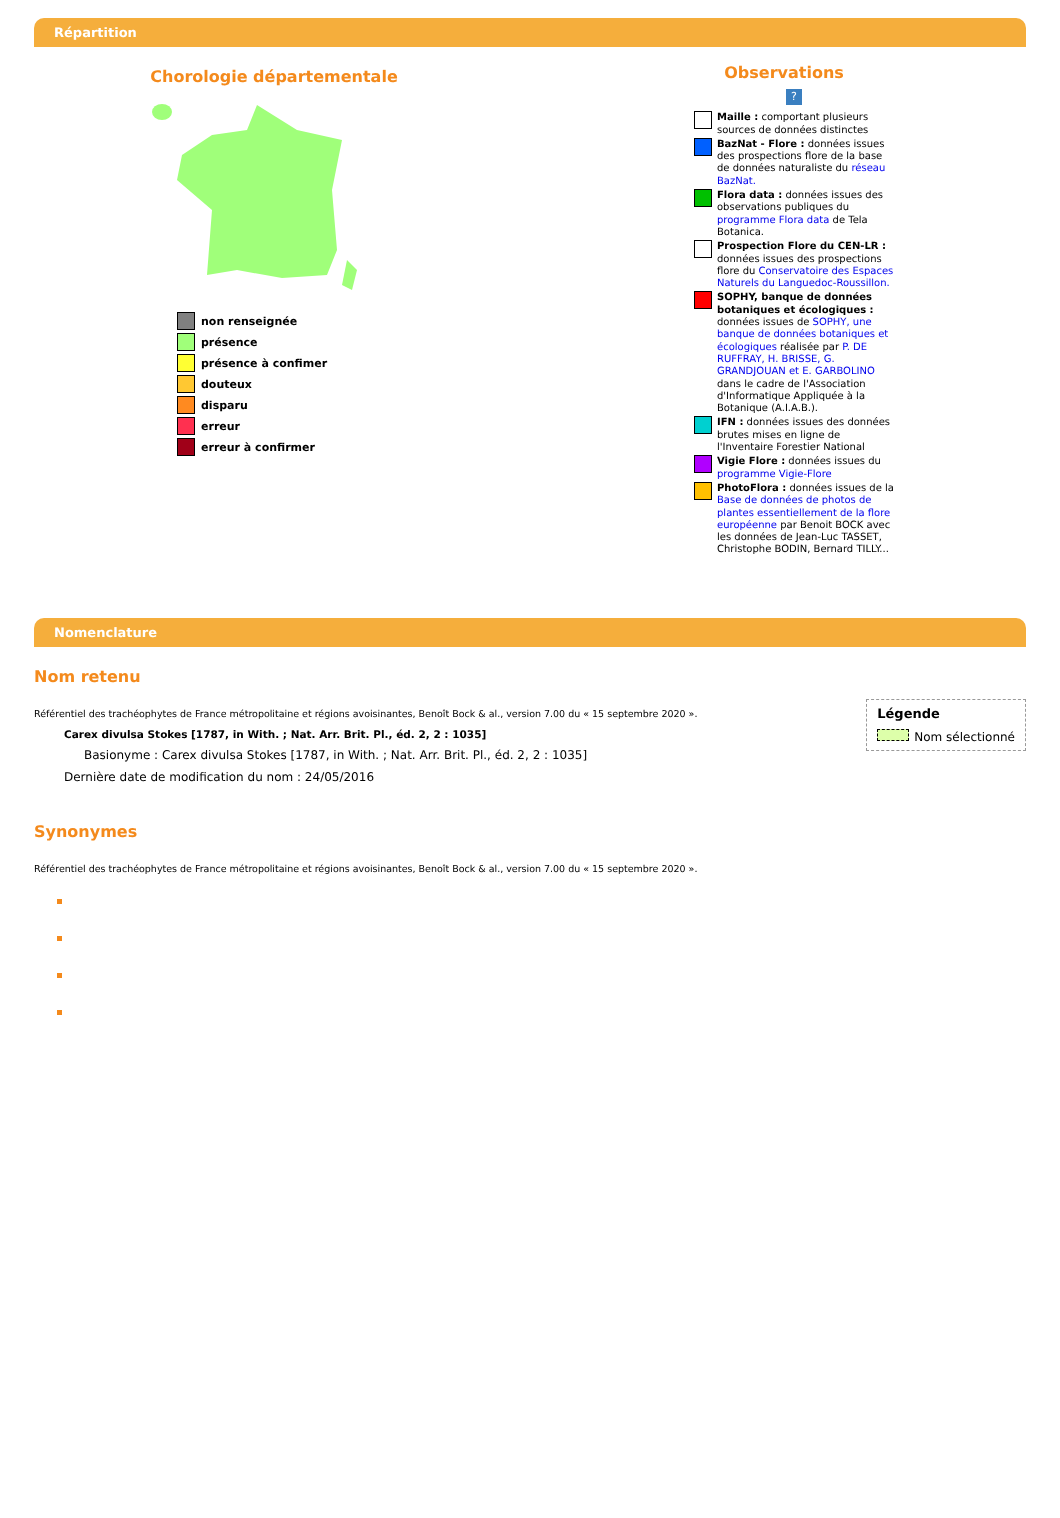Répartition
Chorologie départementale
non renseignée
présence
présence à confimer
douteux
disparu
erreur
erreur à confirmer
Observations
?
Maille : comportant plusieurs sources de données distinctes
BazNat - Flore : données issues des prospections flore de la base de données naturaliste du réseau BazNat.
Flora data : données issues des observations publiques du programme Flora data de Tela Botanica.
Prospection Flore du CEN-LR : données issues des prospections flore du Conservatoire des Espaces Naturels du Languedoc-Roussillon.
SOPHY, banque de données botaniques et écologiques : données issues de SOPHY, une banque de données botaniques et écologiques réalisée par P. DE RUFFRAY, H. BRISSE, G. GRANDJOUAN et E. GARBOLINO dans le cadre de l'Association d'Informatique Appliquée à la Botanique (A.I.A.B.).
IFN : données issues des données brutes mises en ligne de l'Inventaire Forestier National
Vigie Flore : données issues du programme Vigie-Flore
PhotoFlora : données issues de la Base de données de photos de plantes essentiellement de la flore européenne par Benoit BOCK avec les données de Jean-Luc TASSET, Christophe BODIN, Bernard TILLY...
Nomenclature
Légende
Nom sélectionné
Nom retenu
Référentiel des trachéophytes de France métropolitaine et régions avoisinantes, Benoît Bock & al., version 7.00 du « 15 septembre 2020 ».
Carex divulsa Stokes [1787, in With. ; Nat. Arr. Brit. Pl., éd. 2, 2 : 1035]
Basionyme : Carex divulsa Stokes [1787, in With. ; Nat. Arr. Brit. Pl., éd. 2, 2 : 1035]
Dernière date de modification du nom : 24/05/2016
Synonymes
Référentiel des trachéophytes de France métropolitaine et régions avoisinantes, Benoît Bock & al., version 7.00 du « 15 septembre 2020 ».